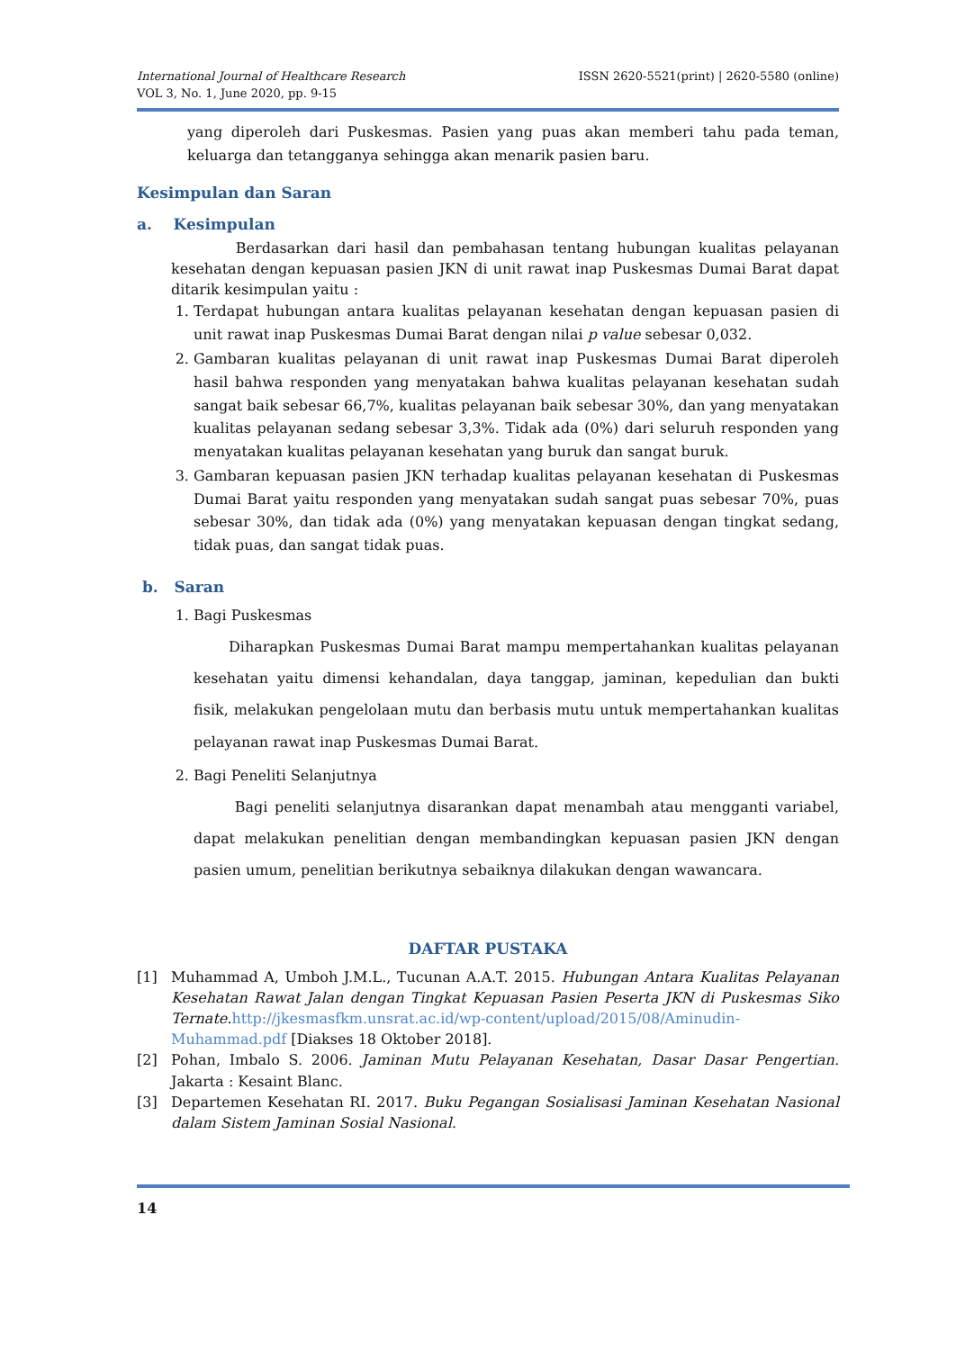ISSN 2620-5521(print) | 2620-5580 (online) International Journal of Healthcare Research
VOL 3, No. 1, June 2020, pp. 9-15
yang diperoleh dari Puskesmas. Pasien yang puas akan memberi tahu pada teman, keluarga dan tetangganya sehingga akan menarik pasien baru.
Kesimpulan dan Saran
a. Kesimpulan
Berdasarkan dari hasil dan pembahasan tentang hubungan kualitas pelayanan kesehatan dengan kepuasan pasien JKN di unit rawat inap Puskesmas Dumai Barat dapat ditarik kesimpulan yaitu :
1. Terdapat hubungan antara kualitas pelayanan kesehatan dengan kepuasan pasien di unit rawat inap Puskesmas Dumai Barat dengan nilai p value sebesar 0,032.
2. Gambaran kualitas pelayanan di unit rawat inap Puskesmas Dumai Barat diperoleh hasil bahwa responden yang menyatakan bahwa kualitas pelayanan kesehatan sudah sangat baik sebesar 66,7%, kualitas pelayanan baik sebesar 30%, dan yang menyatakan kualitas pelayanan sedang sebesar 3,3%. Tidak ada (0%) dari seluruh responden yang menyatakan kualitas pelayanan kesehatan yang buruk dan sangat buruk.
3. Gambaran kepuasan pasien JKN terhadap kualitas pelayanan kesehatan di Puskesmas Dumai Barat yaitu responden yang menyatakan sudah sangat puas sebesar 70%, puas sebesar 30%, dan tidak ada (0%) yang menyatakan kepuasan dengan tingkat sedang, tidak puas, dan sangat tidak puas.
b. Saran
1. Bagi Puskesmas
Diharapkan Puskesmas Dumai Barat mampu mempertahankan kualitas pelayanan kesehatan yaitu dimensi kehandalan, daya tanggap, jaminan, kepedulian dan bukti fisik, melakukan pengelolaan mutu dan berbasis mutu untuk mempertahankan kualitas pelayanan rawat inap Puskesmas Dumai Barat.
2. Bagi Peneliti Selanjutnya
Bagi peneliti selanjutnya disarankan dapat menambah atau mengganti variabel, dapat melakukan penelitian dengan membandingkan kepuasan pasien JKN dengan pasien umum, penelitian berikutnya sebaiknya dilakukan dengan wawancara.
DAFTAR PUSTAKA
[1] Muhammad A, Umboh J.M.L., Tucunan A.A.T. 2015. Hubungan Antara Kualitas Pelayanan Kesehatan Rawat Jalan dengan Tingkat Kepuasan Pasien Peserta JKN di Puskesmas Siko Ternate. http://jkesmasfkm.unsrat.ac.id/wp-content/upload/2015/08/Aminudin-Muhammad.pdf [Diakses 18 Oktober 2018].
[2] Pohan, Imbalo S. 2006. Jaminan Mutu Pelayanan Kesehatan, Dasar Dasar Pengertian. Jakarta : Kesaint Blanc.
[3] Departemen Kesehatan RI. 2017. Buku Pegangan Sosialisasi Jaminan Kesehatan Nasional dalam Sistem Jaminan Sosial Nasional.
14